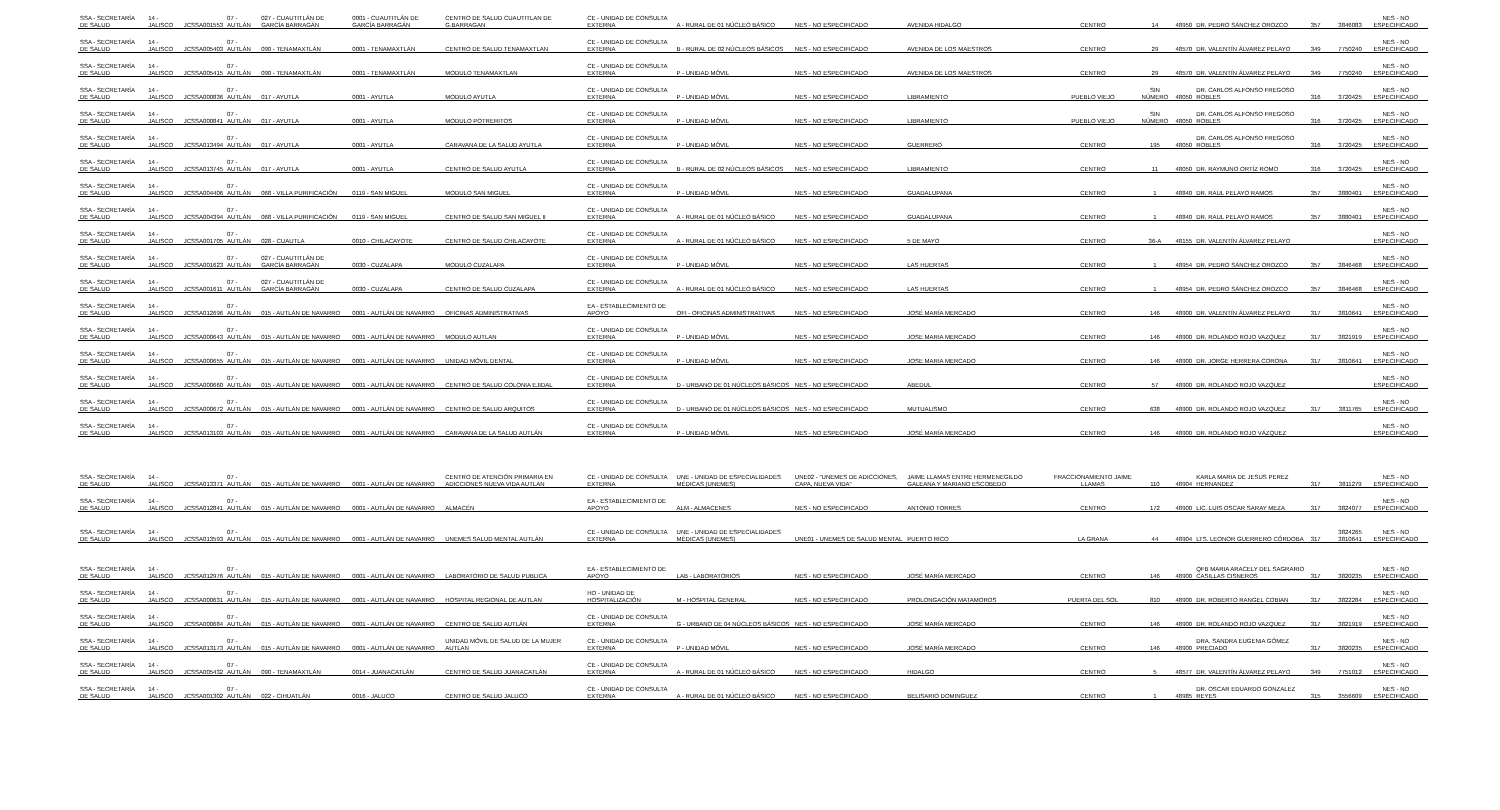| SSA - SECRETARÍA DE SALUD | 14 - JALISCO | JCSSA001553 | 07 - AUTLÁN | 027 - CUAUTITLÁN DE GARCÍA BARRAGÁN | 0001 - CUAUTITLÁN DE GARCÍA BARRAGÁN | CENTRO DE SALUD CUAUTITLAN DE G.BARRAGAN | CE - UNIDAD DE CONSULTA EXTERNA | A - RURAL DE 01 NÚCLEO BÁSICO | NES - NO ESPECIFICADO | AVENIDA HIDALGO | CENTRO | 14 | 48950 | DR. PEDRO SÁNCHEZ OROZCO | 357 | 3846083 | NES - NO ESPECIFICADO |
| SSA - SECRETARÍA DE SALUD | 14 - JALISCO | JCSSA005403 | 07 - AUTLÁN | 090 - TENAMAXTLÁN | 0001 - TENAMAXTLÁN | CENTRO DE SALUD TENAMAXTLAN | CE - UNIDAD DE CONSULTA EXTERNA | B - RURAL DE 02 NÚCLEOS BÁSICOS | NES - NO ESPECIFICADO | AVENIDA DE LOS MAESTROS | CENTRO | 29 | 48570 | DR. VALENTÍN ÁLVAREZ PELAYO | 349 | 7750240 | NES - NO ESPECIFICADO |
| SSA - SECRETARÍA DE SALUD | 14 - JALISCO | JCSSA005415 | 07 - AUTLÁN | 090 - TENAMAXTLÁN | 0001 - TENAMAXTLÁN | MODULO TENAMAXTLAN | CE - UNIDAD DE CONSULTA EXTERNA | P - UNIDAD MÓVIL | NES - NO ESPECIFICADO | AVENIDA DE LOS MAESTROS | CENTRO | 29 | 48570 | DR. VALENTÍN ÁLVAREZ PELAYO | 349 | 7750240 | NES - NO ESPECIFICADO |
| SSA - SECRETARÍA DE SALUD | 14 - JALISCO | JCSSA000836 | 07 - AUTLÁN | 017 - AYUTLA | 0001 - AYUTLA | MODULO AYUTLA | CE - UNIDAD DE CONSULTA EXTERNA | P - UNIDAD MÓVIL | NES - NO ESPECIFICADO | LIBRAMIENTO | PUEBLO VIEJO | SIN NÚMERO | 48050 | DR. CARLOS ALFONSO FREGOSO ROBLES | 316 | 3720425 | NES - NO ESPECIFICADO |
| SSA - SECRETARÍA DE SALUD | 14 - JALISCO | JCSSA000841 | 07 - AUTLÁN | 017 - AYUTLA | 0001 - AYUTLA | MODULO POTRERITOS | CE - UNIDAD DE CONSULTA EXTERNA | P - UNIDAD MÓVIL | NES - NO ESPECIFICADO | LIBRAMIENTO | PUEBLO VIEJO | SIN NÚMERO | 48050 | DR. CARLOS ALFONSO FREGOSO ROBLES | 316 | 3720425 | NES - NO ESPECIFICADO |
| SSA - SECRETARÍA DE SALUD | 14 - JALISCO | JCSSA013494 | 07 - AUTLÁN | 017 - AYUTLA | 0001 - AYUTLA | CARAVANA DE LA SALUD AYUTLA | CE - UNIDAD DE CONSULTA EXTERNA | P - UNIDAD MÓVIL | NES - NO ESPECIFICADO | GUERRERO | CENTRO | 195 | 48050 | DR. CARLOS ALFONSO FREGOSO ROBLES | 316 | 3720425 | NES - NO ESPECIFICADO |
| SSA - SECRETARÍA DE SALUD | 14 - JALISCO | JCSSA013745 | 07 - AUTLÁN | 017 - AYUTLA | 0001 - AYUTLA | CENTRO DE SALUD AYUTLA | CE - UNIDAD DE CONSULTA EXTERNA | B - RURAL DE 02 NÚCLEOS BÁSICOS | NES - NO ESPECIFICADO | LIBRAMIENTO | CENTRO | 11 | 48050 | DR. RAYMUNO ORTÍZ ROMO | 316 | 3720425 | NES - NO ESPECIFICADO |
| SSA - SECRETARÍA DE SALUD | 14 - JALISCO | JCSSA004406 | 07 - AUTLÁN | 068 - VILLA PURIFICACIÓN | 0119 - SAN MIGUEL | MODULO SAN MIGUEL | CE - UNIDAD DE CONSULTA EXTERNA | P - UNIDAD MÓVIL | NES - NO ESPECIFICADO | GUADALUPANA | CENTRO | 1 | 48840 | DR. RAUL PELAYO RAMOS | 357 | 3880401 | NES - NO ESPECIFICADO |
| SSA - SECRETARÍA DE SALUD | 14 - JALISCO | JCSSA004394 | 07 - AUTLÁN | 068 - VILLA PURIFICACIÓN | 0119 - SAN MIGUEL | CENTRO DE SALUD SAN MIGUEL II | CE - UNIDAD DE CONSULTA EXTERNA | A - RURAL DE 01 NÚCLEO BÁSICO | NES - NO ESPECIFICADO | GUADALUPANA | CENTRO | 1 | 48840 | DR. RAUL PELAYO RAMOS | 357 | 3880401 | NES - NO ESPECIFICADO |
| SSA - SECRETARÍA DE SALUD | 14 - JALISCO | JCSSA001705 | 07 - AUTLÁN | 028 - CUAUTLA | 0010 - CHILACAYOTE | CENTRO DE SALUD CHILACAYOTE | CE - UNIDAD DE CONSULTA EXTERNA | A - RURAL DE 01 NÚCLEO BÁSICO | NES - NO ESPECIFICADO | 5 DE MAYO | CENTRO | 36-A | 48155 | DR. VALENTÍN ÁLVAREZ PELAYO | | | NES - NO ESPECIFICADO |
| SSA - SECRETARÍA DE SALUD | 14 - JALISCO | JCSSA001623 | 07 - AUTLÁN | 027 - CUAUTITLÁN DE GARCÍA BARRAGÁN | 0030 - CUZALAPA | MODULO CUZALAPA | CE - UNIDAD DE CONSULTA EXTERNA | P - UNIDAD MÓVIL | NES - NO ESPECIFICADO | LAS HUERTAS | CENTRO | 1 | 48954 | DR. PEDRO SÁNCHEZ OROZCO | 357 | 3846468 | NES - NO ESPECIFICADO |
| SSA - SECRETARÍA DE SALUD | 14 - JALISCO | JCSSA001611 | 07 - AUTLÁN | 027 - CUAUTITLÁN DE GARCÍA BARRAGÁN | 0030 - CUZALAPA | CENTRO DE SALUD CUZALAPA | CE - UNIDAD DE CONSULTA EXTERNA | A - RURAL DE 01 NÚCLEO BÁSICO | NES - NO ESPECIFICADO | LAS HUERTAS | CENTRO | 1 | 48954 | DR. PEDRO SÁNCHEZ OROZCO | 357 | 3846468 | NES - NO ESPECIFICADO |
| SSA - SECRETARÍA DE SALUD | 14 - JALISCO | JCSSA012696 | 07 - AUTLÁN | 015 - AUTLÁN DE NAVARRO | 0001 - AUTLÁN DE NAVARRO | OFICINAS ADMINISTRATIVAS | EA - ESTABLECIMIENTO DE APOYO | OFI - OFICINAS ADMINISTRATIVAS | NES - NO ESPECIFICADO | JOSÉ MARÍA MERCADO | CENTRO | 146 | 48900 | DR. VALENTÍN ÁLVAREZ PELAYO | 317 | 3810641 | NES - NO ESPECIFICADO |
| SSA - SECRETARÍA DE SALUD | 14 - JALISCO | JCSSA000643 | 07 - AUTLÁN | 015 - AUTLÁN DE NAVARRO | 0001 - AUTLÁN DE NAVARRO | MODULO AUTLAN | CE - UNIDAD DE CONSULTA EXTERNA | P - UNIDAD MÓVIL | NES - NO ESPECIFICADO | JOSE MARIA MERCADO | CENTRO | 146 | 48900 | DR. ROLANDO ROJO VAZQUEZ | 317 | 3821919 | NES - NO ESPECIFICADO |
| SSA - SECRETARÍA DE SALUD | 14 - JALISCO | JCSSA000655 | 07 - AUTLÁN | 015 - AUTLÁN DE NAVARRO | 0001 - AUTLÁN DE NAVARRO | UNIDAD MÓVIL DENTAL | CE - UNIDAD DE CONSULTA EXTERNA | P - UNIDAD MÓVIL | NES - NO ESPECIFICADO | JOSE MARIA MERCADO | CENTRO | 146 | 48900 | DR. JORGE HERRERA CORONA | 317 | 3810641 | NES - NO ESPECIFICADO |
| SSA - SECRETARÍA DE SALUD | 14 - JALISCO | JCSSA000660 | 07 - AUTLÁN | 015 - AUTLÁN DE NAVARRO | 0001 - AUTLÁN DE NAVARRO | CENTRO DE SALUD COLONIA EJIDAL | CE - UNIDAD DE CONSULTA EXTERNA | D - URBANO DE 01 NÚCLEOS BÁSICOS | NES - NO ESPECIFICADO | ABEDUL | CENTRO | 57 | 48900 | DR. ROLANDO ROJO VAZQUEZ | | | NES - NO ESPECIFICADO |
| SSA - SECRETARÍA DE SALUD | 14 - JALISCO | JCSSA000672 | 07 - AUTLÁN | 015 - AUTLÁN DE NAVARRO | 0001 - AUTLÁN DE NAVARRO | CENTRO DE SALUD ARQUITOS | CE - UNIDAD DE CONSULTA EXTERNA | D - URBANO DE 01 NÚCLEOS BÁSICOS | NES - NO ESPECIFICADO | MUTUALISMO | CENTRO | 638 | 48900 | DR. ROLANDO ROJO VAZQUEZ | 317 | 3811765 | NES - NO ESPECIFICADO |
| SSA - SECRETARÍA DE SALUD | 14 - JALISCO | JCSSA013103 | 07 - AUTLÁN | 015 - AUTLÁN DE NAVARRO | 0001 - AUTLÁN DE NAVARRO | CARAVANA DE LA SALUD AUTLÁN | CE - UNIDAD DE CONSULTA EXTERNA | P - UNIDAD MÓVIL | NES - NO ESPECIFICADO | JOSÉ MARÍA MERCADO | CENTRO | 146 | 48900 | DR. ROLANDO ROJO VÁZQUEZ | | | NES - NO ESPECIFICADO |
| SSA - SECRETARÍA DE SALUD | 14 - JALISCO | JCSSA013371 | 07 - AUTLÁN | 015 - AUTLÁN DE NAVARRO | 0001 - AUTLÁN DE NAVARRO | CENTRO DE ATENCIÓN PRIMARIA EN ADICCIONES NUEVA VIDA AUTLAN | CE - UNIDAD DE CONSULTA EXTERNA | UNE - UNIDAD DE ESPECIALIDADES MÉDICAS (UNEMES) | UNE02 - "UNEMES DE ADICCIONES, CAPA, NUEVA VIDA" | JAIME LLAMAS ENTRE HERMENEGILDO GALEANA Y MARIANO ESCOBEDO | FRACCIONAMIENTO JAIME LLAMAS | 110 | 48904 | KARLA MARIA DE JESUS PEREZ HERNANDEZ | 317 | 3811279 | NES - NO ESPECIFICADO |
| SSA - SECRETARÍA DE SALUD | 14 - JALISCO | JCSSA012841 | 07 - AUTLÁN | 015 - AUTLÁN DE NAVARRO | 0001 - AUTLÁN DE NAVARRO | ALMACÉN | EA - ESTABLECIMIENTO DE APOYO | ALM - ALMACENES | NES - NO ESPECIFICADO | ANTONIO TORRES | CENTRO | 172 | 48900 | LIC. LUIS OSCAR SARAY MEZA | 317 | 3824077 | NES - NO ESPECIFICADO |
| SSA - SECRETARÍA DE SALUD | 14 - JALISCO | JCSSA013593 | 07 - AUTLÁN | 015 - AUTLÁN DE NAVARRO | 0001 - AUTLÁN DE NAVARRO | UNEMES SALUD MENTAL AUTLÁN | CE - UNIDAD DE CONSULTA EXTERNA | UNE - UNIDAD DE ESPECIALIDADES MÉDICAS (UNEMES) | UNE01 - UNEMES DE SALUD MENTAL | PUERTO RICO | LA GRANA | 44 | 48904 | LTS. LEONOR GUERRERO CÓRDOBA | 317 | 3824265 3810641 | NES - NO ESPECIFICADO |
| SSA - SECRETARÍA DE SALUD | 14 - JALISCO | JCSSA012976 | 07 - AUTLÁN | 015 - AUTLÁN DE NAVARRO | 0001 - AUTLÁN DE NAVARRO | LABORATORIO DE SALUD PUBLICA | EA - ESTABLECIMIENTO DE APOYO | LAB - LABORATORIOS | NES - NO ESPECIFICADO | JOSÉ MARÍA MERCADO | CENTRO | 146 | 48900 | QFB MARIA ARACELY DEL SAGRARIO CASILLAS CISNEROS | 317 | 3820235 | NES - NO ESPECIFICADO |
| SSA - SECRETARÍA DE SALUD | 14 - JALISCO | JCSSA000631 | 07 - AUTLÁN | 015 - AUTLÁN DE NAVARRO | 0001 - AUTLÁN DE NAVARRO | HOSPITAL REGIONAL DE AUTLAN | HO - UNIDAD DE HOSPITALIZACIÓN | M - HOSPITAL GENERAL | NES - NO ESPECIFICADO | PROLONGACIÓN MATAMOROS | PUERTA DEL SOL | 810 | 48900 | DR. ROBERTO RANGEL COBIAN | 317 | 3822284 | NES - NO ESPECIFICADO |
| SSA - SECRETARÍA DE SALUD | 14 - JALISCO | JCSSA000684 | 07 - AUTLÁN | 015 - AUTLÁN DE NAVARRO | 0001 - AUTLÁN DE NAVARRO | CENTRO DE SALUD AUTLÁN | CE - UNIDAD DE CONSULTA EXTERNA | G - URBANO DE 04 NÚCLEOS BÁSICOS | NES - NO ESPECIFICADO | JOSÉ MARÍA MERCADO | CENTRO | 146 | 48900 | DR. ROLANDO ROJO VAZQUEZ | 317 | 3821919 | NES - NO ESPECIFICADO |
| SSA - SECRETARÍA DE SALUD | 14 - JALISCO | JCSSA013173 | 07 - AUTLÁN | 015 - AUTLÁN DE NAVARRO | 0001 - AUTLÁN DE NAVARRO | UNIDAD MÓVIL DE SALUD DE LA MUJER AUTLAN | CE - UNIDAD DE CONSULTA EXTERNA | P - UNIDAD MÓVIL | NES - NO ESPECIFICADO | JOSÉ MARÍA MERCADO | CENTRO | 146 | 48900 | DRA. SANDRA EUGENIA GÓMEZ PRECIADO | 317 | 3820235 | NES - NO ESPECIFICADO |
| SSA - SECRETARÍA DE SALUD | 14 - JALISCO | JCSSA005432 | 07 - AUTLÁN | 090 - TENAMAXTLÁN | 0014 - JUANACATLÁN | CENTRO DE SALUD JUANACATLÁN | CE - UNIDAD DE CONSULTA EXTERNA | A - RURAL DE 01 NÚCLEO BÁSICO | NES - NO ESPECIFICADO | HIDALGO | CENTRO | 5 | 48577 | DR. VALENTÍN ÁLVAREZ PELAYO | 349 | 7751012 | NES - NO ESPECIFICADO |
| SSA - SECRETARÍA DE SALUD | 14 - JALISCO | JCSSA001302 | 07 - AUTLÁN | 022 - CIHUATLÁN | 0016 - JALUCO | CENTRO DE SALUD JALUCO | CE - UNIDAD DE CONSULTA EXTERNA | A - RURAL DE 01 NÚCLEO BÁSICO | NES - NO ESPECIFICADO | BELISARIO DOMINGUEZ | CENTRO | 1 | 48985 | DR. OSCAR EDUARDO GONZALEZ REYES | 315 | 3556609 | NES - NO ESPECIFICADO |